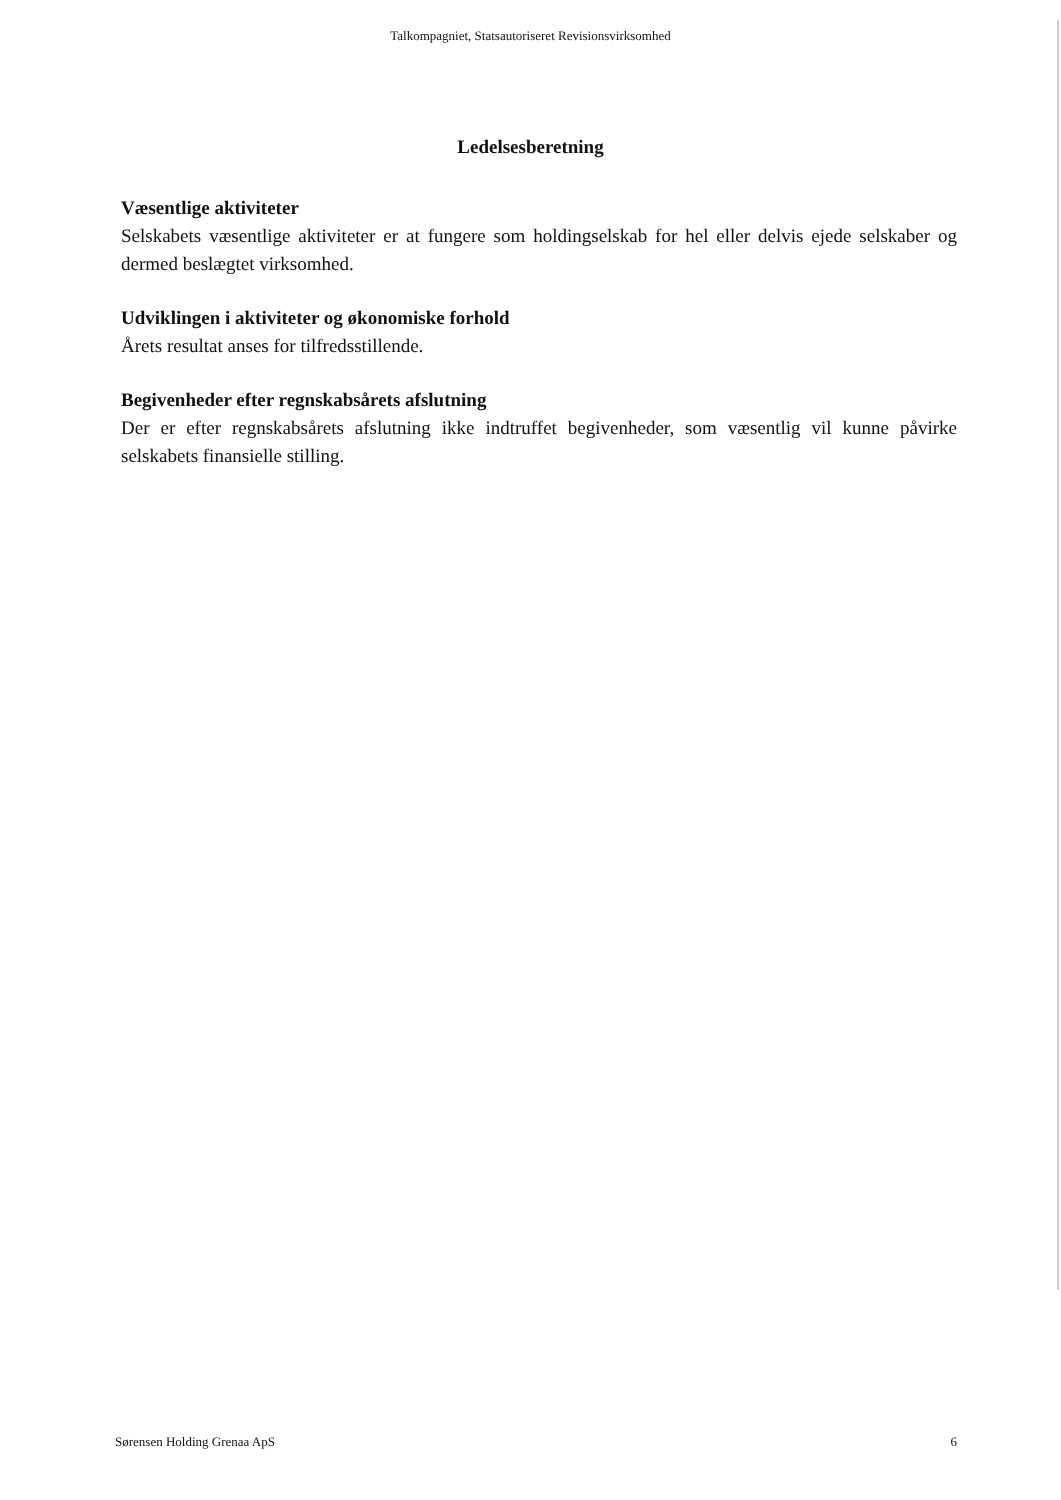Talkompagniet, Statsautoriseret Revisionsvirksomhed
Ledelsesberetning
Væsentlige aktiviteter
Selskabets væsentlige aktiviteter er at fungere som holdingselskab for hel eller delvis ejede selskaber og dermed beslægtet virksomhed.
Udviklingen i aktiviteter og økonomiske forhold
Årets resultat anses for tilfredsstillende.
Begivenheder efter regnskabsårets afslutning
Der er efter regnskabsårets afslutning ikke indtruffet begivenheder, som væsentlig vil kunne påvirke selskabets finansielle stilling.
Sørensen Holding Grenaa ApS 6